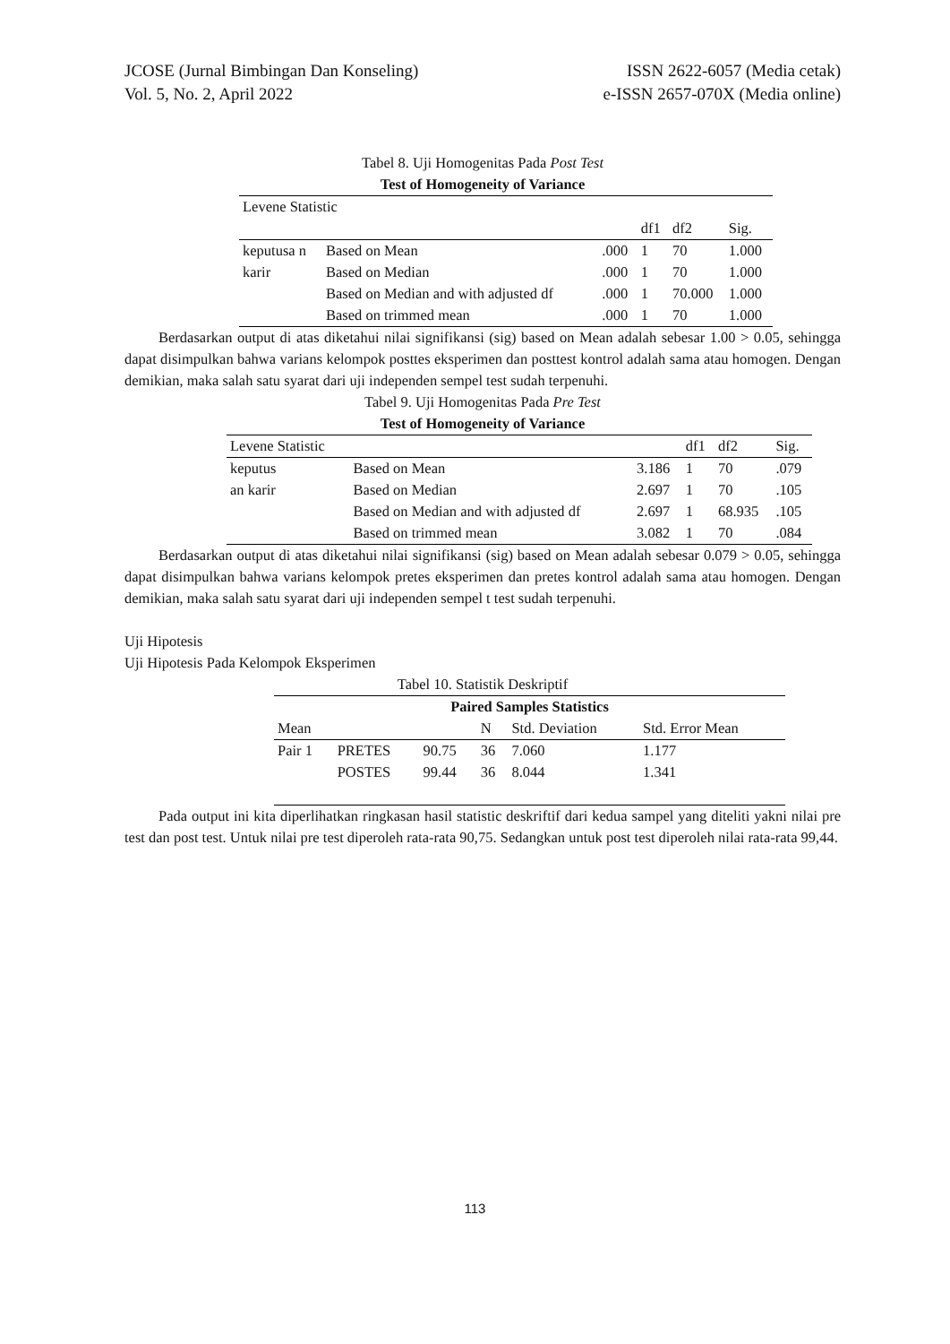JCOSE (Jurnal Bimbingan Dan Konseling) ISSN 2622-6057 (Media cetak)
Vol. 5, No. 2, April 2022 e-ISSN 2657-070X (Media online)
Tabel 8. Uji Homogenitas Pada Post Test
Test of Homogeneity of Variance
| Levene Statistic | | | | | |
| | | | df1 | df2 | Sig. |
| keputusa n | Based on Mean | .000 | 1 | 70 | 1.000 |
| karir | Based on Median | .000 | 1 | 70 | 1.000 |
| | Based on Median and with adjusted df | .000 | 1 | 70.000 | 1.000 |
| | Based on trimmed mean | .000 | 1 | 70 | 1.000 |
Berdasarkan output di atas diketahui nilai signifikansi (sig) based on Mean adalah sebesar 1.00 > 0.05, sehingga dapat disimpulkan bahwa varians kelompok posttes eksperimen dan posttest kontrol adalah sama atau homogen. Dengan demikian, maka salah satu syarat dari uji independen sempel test sudah terpenuhi.
Tabel 9. Uji Homogenitas Pada Pre Test
Test of Homogeneity of Variance
| Levene Statistic | | | df1 | df2 | Sig. |
| keputus | Based on Mean | 3.186 | 1 | 70 | .079 |
| an karir | Based on Median | 2.697 | 1 | 70 | .105 |
| | Based on Median and with adjusted df | 2.697 | 1 | 68.935 | .105 |
| | Based on trimmed mean | 3.082 | 1 | 70 | .084 |
Berdasarkan output di atas diketahui nilai signifikansi (sig) based on Mean adalah sebesar 0.079 > 0.05, sehingga dapat disimpulkan bahwa varians kelompok pretes eksperimen dan pretes kontrol adalah sama atau homogen. Dengan demikian, maka salah satu syarat dari uji independen sempel t test sudah terpenuhi.
Uji Hipotesis
Uji Hipotesis Pada Kelompok Eksperimen
Tabel 10. Statistik Deskriptif
| Paired Samples Statistics | | | | | |
| --- | --- | --- | --- | --- | --- |
| Mean | | | N | Std. Deviation | Std. Error Mean |
| Pair 1 | PRETES | 90.75 | 36 | 7.060 | 1.177 |
| | POSTES | 99.44 | 36 | 8.044 | 1.341 |
Pada output ini kita diperlihatkan ringkasan hasil statistic deskriftif dari kedua sampel yang diteliti yakni nilai pre test dan post test. Untuk nilai pre test diperoleh rata-rata 90,75. Sedangkan untuk post test diperoleh nilai rata-rata 99,44.
113